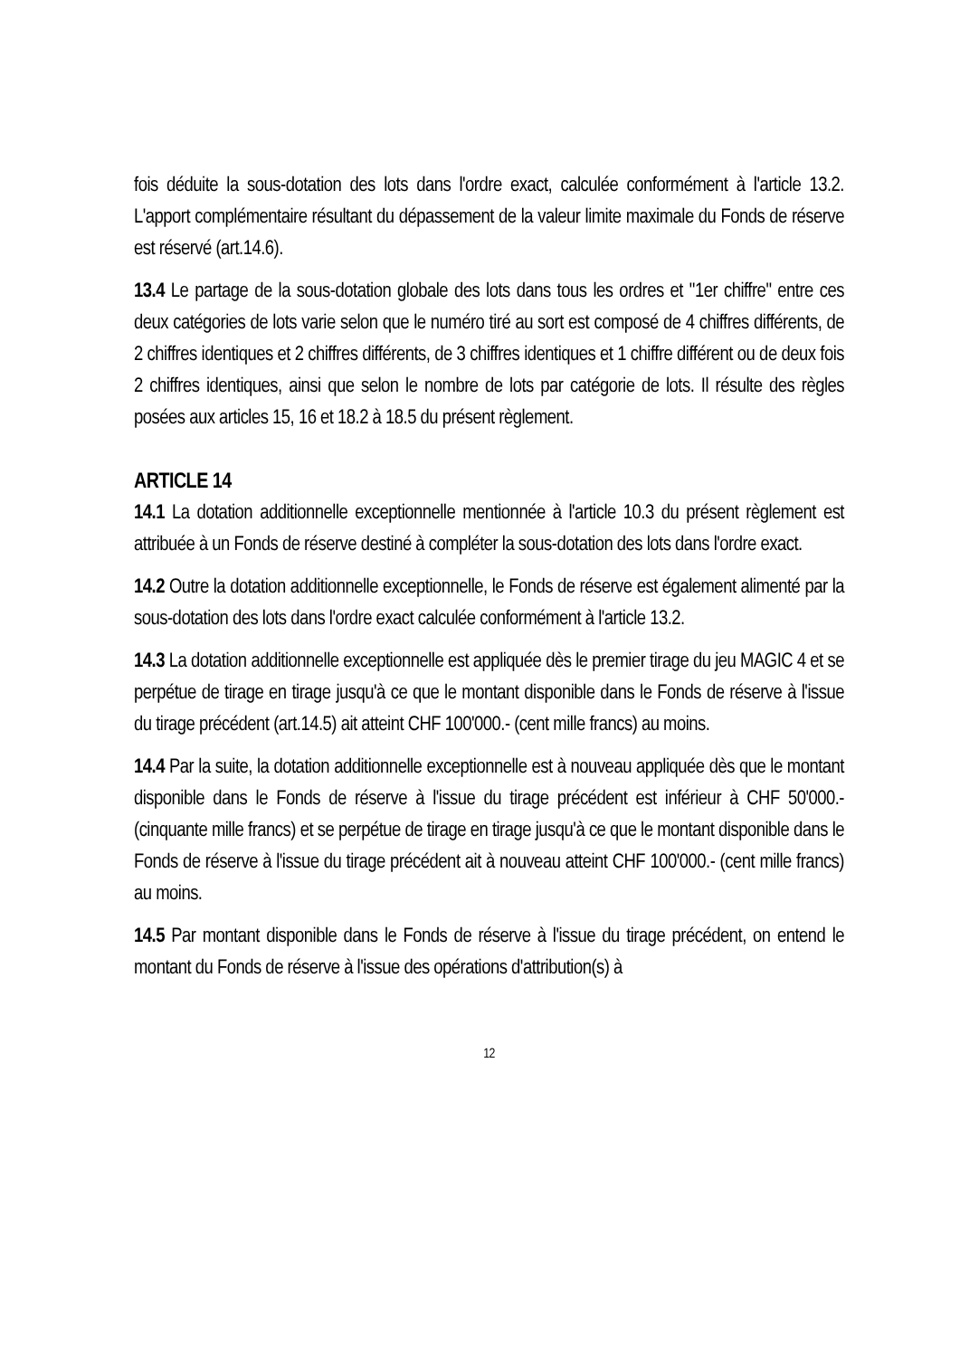fois déduite la sous-dotation des lots dans l'ordre exact, calculée conformément à l'article 13.2. L'apport complémentaire résultant du dépassement de la valeur limite maximale du Fonds de réserve est réservé (art.14.6).
13.4 Le partage de la sous-dotation globale des lots dans tous les ordres et "1er chiffre" entre ces deux catégories de lots varie selon que le numéro tiré au sort est composé de 4 chiffres différents, de 2 chiffres identiques et 2 chiffres différents, de 3 chiffres identiques et 1 chiffre différent ou de deux fois 2 chiffres identiques, ainsi que selon le nombre de lots par catégorie de lots. Il résulte des règles posées aux articles 15, 16 et 18.2 à 18.5 du présent règlement.
ARTICLE 14
14.1 La dotation additionnelle exceptionnelle mentionnée à l'article 10.3 du présent règlement est attribuée à un Fonds de réserve destiné à compléter la sous-dotation des lots dans l'ordre exact.
14.2 Outre la dotation additionnelle exceptionnelle, le Fonds de réserve est également alimenté par la sous-dotation des lots dans l'ordre exact calculée conformément à l'article 13.2.
14.3 La dotation additionnelle exceptionnelle est appliquée dès le premier tirage du jeu MAGIC 4 et se perpétue de tirage en tirage jusqu'à ce que le montant disponible dans le Fonds de réserve à l'issue du tirage précédent (art.14.5) ait atteint CHF 100'000.- (cent mille francs) au moins.
14.4 Par la suite, la dotation additionnelle exceptionnelle est à nouveau appliquée dès que le montant disponible dans le Fonds de réserve à l'issue du tirage précédent est inférieur à CHF 50'000.- (cinquante mille francs) et se perpétue de tirage en tirage jusqu'à ce que le montant disponible dans le Fonds de réserve à l'issue du tirage précédent ait à nouveau atteint CHF 100'000.- (cent mille francs) au moins.
14.5 Par montant disponible dans le Fonds de réserve à l'issue du tirage précédent, on entend le montant du Fonds de réserve à l'issue des opérations d'attribution(s) à
12